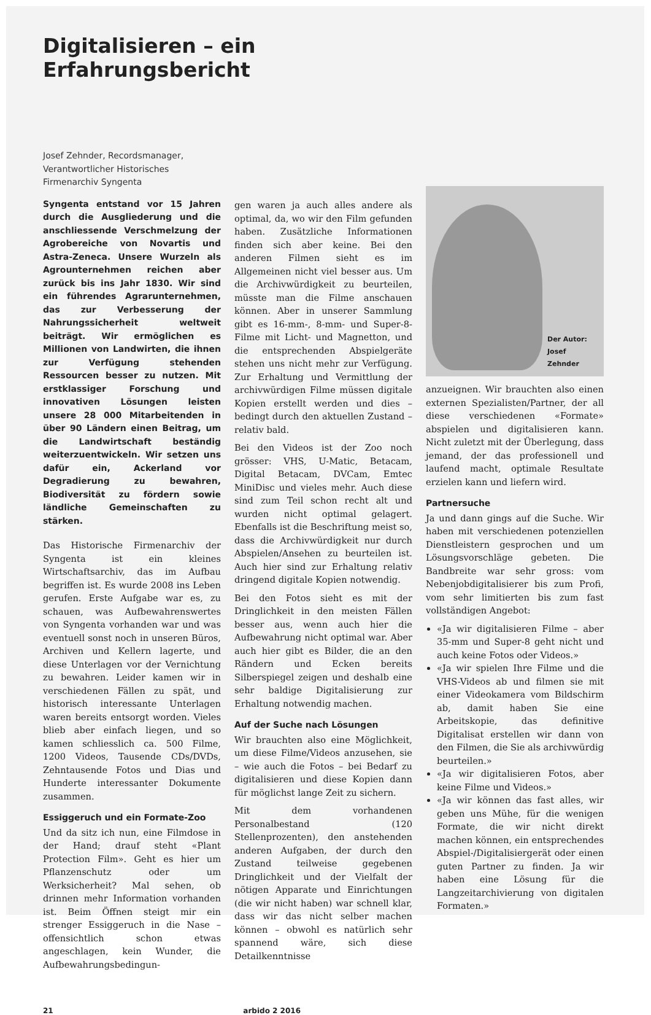Digitalisieren – ein Erfahrungsbericht
Josef Zehnder, Recordsmanager, Verantwortlicher Historisches Firmenarchiv Syngenta
Syngenta entstand vor 15 Jahren durch die Ausgliederung und die anschliessende Verschmelzung der Agrobereiche von Novartis und Astra-Zeneca. Unsere Wurzeln als Agrounternehmen reichen aber zurück bis ins Jahr 1830. Wir sind ein führendes Agrarunternehmen, das zur Verbesserung der Nahrungssicherheit weltweit beiträgt. Wir ermöglichen es Millionen von Landwirten, die ihnen zur Verfügung stehenden Ressourcen besser zu nutzen. Mit erstklassiger Forschung und innovativen Lösungen leisten unsere 28 000 Mitarbeitenden in über 90 Ländern einen Beitrag, um die Landwirtschaft beständig weiterzuentwickeln. Wir setzen uns dafür ein, Ackerland vor Degradierung zu bewahren, Biodiversität zu fördern sowie ländliche Gemeinschaften zu stärken.
Das Historische Firmenarchiv der Syngenta ist ein kleines Wirtschaftsarchiv, das im Aufbau begriffen ist. Es wurde 2008 ins Leben gerufen. Erste Aufgabe war es, zu schauen, was Aufbewahrenswertes von Syngenta vorhanden war und was eventuell sonst noch in unseren Büros, Archiven und Kellern lagerte, und diese Unterlagen vor der Vernichtung zu bewahren. Leider kamen wir in verschiedenen Fällen zu spät, und historisch interessante Unterlagen waren bereits entsorgt worden. Vieles blieb aber einfach liegen, und so kamen schliesslich ca. 500 Filme, 1200 Videos, Tausende CDs/DVDs, Zehntausende Fotos und Dias und Hunderte interessanter Dokumente zusammen.
Essiggeruch und ein Formate-Zoo
Und da sitz ich nun, eine Filmdose in der Hand; drauf steht «Plant Protection Film». Geht es hier um Pflanzenschutz oder um Werksicherheit? Mal sehen, ob drinnen mehr Information vorhanden ist. Beim Öffnen steigt mir ein strenger Essiggeruch in die Nase – offensichtlich schon etwas angeschlagen, kein Wunder, die Aufbewahrungsbedingun-
gen waren ja auch alles andere als optimal, da, wo wir den Film gefunden haben. Zusätzliche Informationen finden sich aber keine. Bei den anderen Filmen sieht es im Allgemeinen nicht viel besser aus. Um die Archivwürdigkeit zu beurteilen, müsste man die Filme anschauen können. Aber in unserer Sammlung gibt es 16-mm-, 8-mm- und Super-8-Filme mit Licht- und Magnetton, und die entsprechenden Abspielgeräte stehen uns nicht mehr zur Verfügung. Zur Erhaltung und Vermittlung der archivwürdigen Filme müssen digitale Kopien erstellt werden und dies – bedingt durch den aktuellen Zustand – relativ bald.
Bei den Videos ist der Zoo noch grösser: VHS, U-Matic, Betacam, Digital Betacam, DVCam, Emtec MiniDisc und vieles mehr. Auch diese sind zum Teil schon recht alt und wurden nicht optimal gelagert. Ebenfalls ist die Beschriftung meist so, dass die Archivwürdigkeit nur durch Abspielen/Ansehen zu beurteilen ist. Auch hier sind zur Erhaltung relativ dringend digitale Kopien notwendig.
Bei den Fotos sieht es mit der Dringlichkeit in den meisten Fällen besser aus, wenn auch hier die Aufbewahrung nicht optimal war. Aber auch hier gibt es Bilder, die an den Rändern und Ecken bereits Silberspiegel zeigen und deshalb eine sehr baldige Digitalisierung zur Erhaltung notwendig machen.
Auf der Suche nach Lösungen
Wir brauchten also eine Möglichkeit, um diese Filme/Videos anzusehen, sie – wie auch die Fotos – bei Bedarf zu digitalisieren und diese Kopien dann für möglichst lange Zeit zu sichern.
Mit dem vorhandenen Personalbestand (120 Stellenprozenten), den anstehenden anderen Aufgaben, der durch den Zustand teilweise gegebenen Dringlichkeit und der Vielfalt der nötigen Apparate und Einrichtungen (die wir nicht haben) war schnell klar, dass wir das nicht selber machen können – obwohl es natürlich sehr spannend wäre, sich diese Detailkenntnisse
Der Autor:
Josef
Zehnder
anzueignen. Wir brauchten also einen externen Spezialisten/Partner, der all diese verschiedenen «Formate» abspielen und digitalisieren kann. Nicht zuletzt mit der Überlegung, dass jemand, der das professionell und laufend macht, optimale Resultate erzielen kann und liefern wird.
Partnersuche
Ja und dann gings auf die Suche. Wir haben mit verschiedenen potenziellen Dienstleistern gesprochen und um Lösungsvorschläge gebeten. Die Bandbreite war sehr gross: vom Nebenjobdigitalisierer bis zum Profi, vom sehr limitierten bis zum fast vollständigen Angebot:
«Ja wir digitalisieren Filme – aber 35-mm und Super-8 geht nicht und auch keine Fotos oder Videos.»
«Ja wir spielen Ihre Filme und die VHS-Videos ab und filmen sie mit einer Videokamera vom Bildschirm ab, damit haben Sie eine Arbeitskopie, das definitive Digitalisat erstellen wir dann von den Filmen, die Sie als archivwürdig beurteilen.»
«Ja wir digitalisieren Fotos, aber keine Filme und Videos.»
«Ja wir können das fast alles, wir geben uns Mühe, für die wenigen Formate, die wir nicht direkt machen können, ein entsprechendes Abspiel-/Digitalisiergerät oder einen guten Partner zu finden. Ja wir haben eine Lösung für die Langzeitarchivierung von digitalen Formaten.»
21 arbido 2 2016